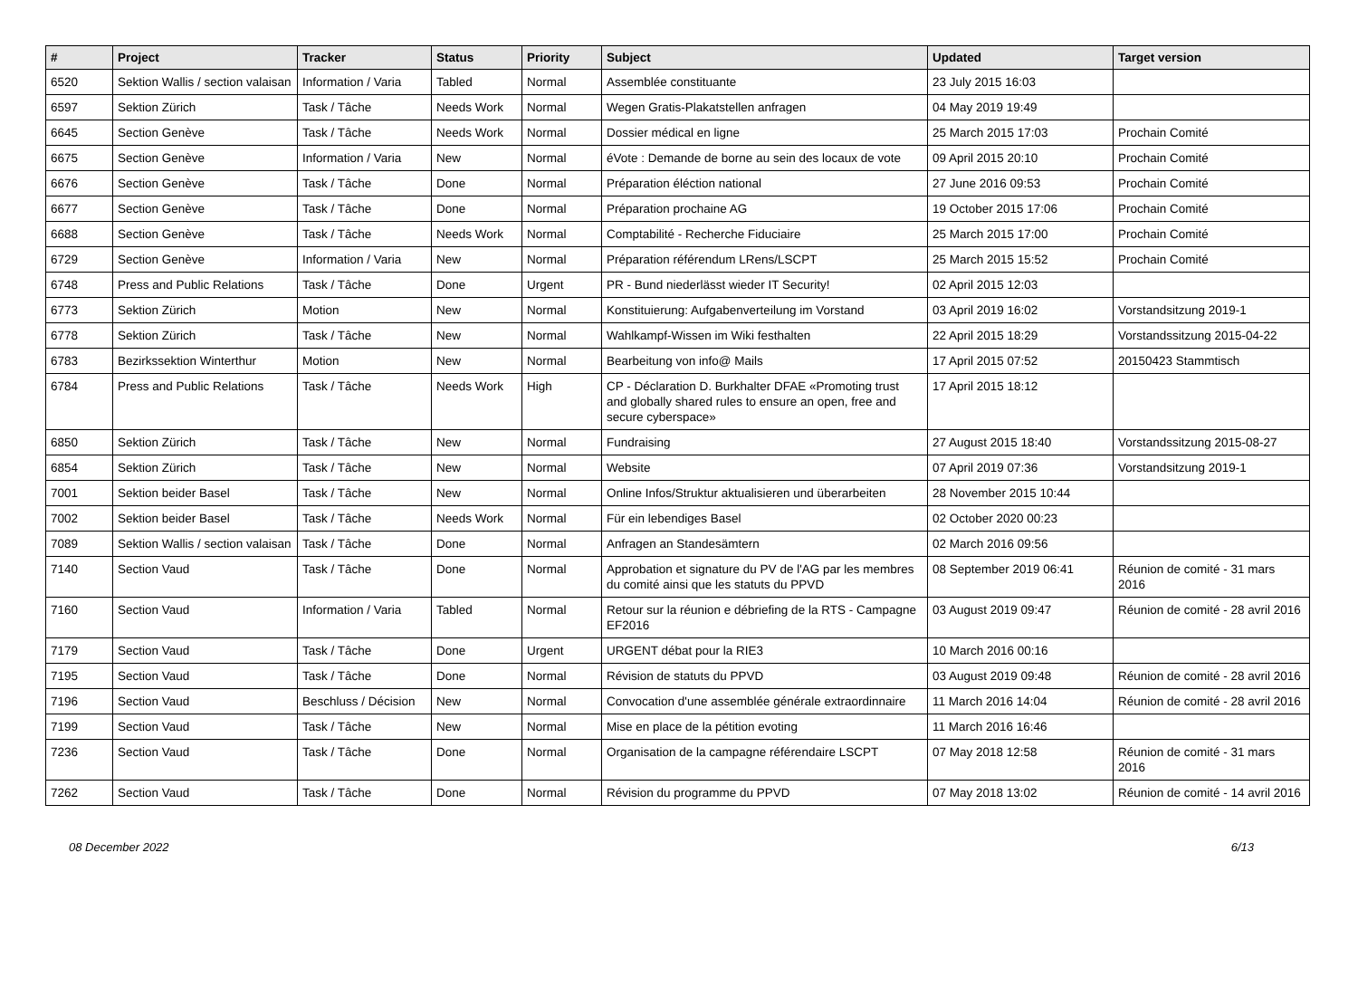| # | Project | Tracker | Status | Priority | Subject | Updated | Target version |
| --- | --- | --- | --- | --- | --- | --- | --- |
| 6520 | Sektion Wallis / section valaisan | Information / Varia | Tabled | Normal | Assemblée constituante | 23 July 2015 16:03 | |
| 6597 | Sektion Zürich | Task / Tâche | Needs Work | Normal | Wegen Gratis-Plakatstellen anfragen | 04 May 2019 19:49 | |
| 6645 | Section Genève | Task / Tâche | Needs Work | Normal | Dossier médical en ligne | 25 March 2015 17:03 | Prochain Comité |
| 6675 | Section Genève | Information / Varia | New | Normal | éVote : Demande de borne au sein des locaux de vote | 09 April 2015 20:10 | Prochain Comité |
| 6676 | Section Genève | Task / Tâche | Done | Normal | Préparation éléction national | 27 June 2016 09:53 | Prochain Comité |
| 6677 | Section Genève | Task / Tâche | Done | Normal | Préparation prochaine AG | 19 October 2015 17:06 | Prochain Comité |
| 6688 | Section Genève | Task / Tâche | Needs Work | Normal | Comptabilité - Recherche Fiduciaire | 25 March 2015 17:00 | Prochain Comité |
| 6729 | Section Genève | Information / Varia | New | Normal | Préparation référendum LRens/LSCPT | 25 March 2015 15:52 | Prochain Comité |
| 6748 | Press and Public Relations | Task / Tâche | Done | Urgent | PR - Bund niederlässt wieder IT Security! | 02 April 2015 12:03 | |
| 6773 | Sektion Zürich | Motion | New | Normal | Konstituierung: Aufgabenverteilung im Vorstand | 03 April 2019 16:02 | Vorstandsitzung 2019-1 |
| 6778 | Sektion Zürich | Task / Tâche | New | Normal | Wahlkampf-Wissen im Wiki festhalten | 22 April 2015 18:29 | Vorstandssitzung 2015-04-22 |
| 6783 | Bezirkssektion Winterthur | Motion | New | Normal | Bearbeitung von info@ Mails | 17 April 2015 07:52 | 20150423 Stammtisch |
| 6784 | Press and Public Relations | Task / Tâche | Needs Work | High | CP - Déclaration D. Burkhalter DFAE «Promoting trust and globally shared rules to ensure an open, free and secure cyberspace» | 17 April 2015 18:12 | |
| 6850 | Sektion Zürich | Task / Tâche | New | Normal | Fundraising | 27 August 2015 18:40 | Vorstandssitzung 2015-08-27 |
| 6854 | Sektion Zürich | Task / Tâche | New | Normal | Website | 07 April 2019 07:36 | Vorstandsitzung 2019-1 |
| 7001 | Sektion beider Basel | Task / Tâche | New | Normal | Online Infos/Struktur aktualisieren und überarbeiten | 28 November 2015 10:44 | |
| 7002 | Sektion beider Basel | Task / Tâche | Needs Work | Normal | Für ein lebendiges Basel | 02 October 2020 00:23 | |
| 7089 | Sektion Wallis / section valaisan | Task / Tâche | Done | Normal | Anfragen an Standesämtern | 02 March 2016 09:56 | |
| 7140 | Section Vaud | Task / Tâche | Done | Normal | Approbation et signature du PV de l'AG par les membres du comité ainsi que les statuts du PPVD | 08 September 2019 06:41 | Réunion de comité - 31 mars 2016 |
| 7160 | Section Vaud | Information / Varia | Tabled | Normal | Retour sur la réunion e débriefing de la RTS - Campagne EF2016 | 03 August 2019 09:47 | Réunion de comité - 28 avril 2016 |
| 7179 | Section Vaud | Task / Tâche | Done | Urgent | URGENT débat pour la RIE3 | 10 March 2016 00:16 | |
| 7195 | Section Vaud | Task / Tâche | Done | Normal | Révision de statuts du PPVD | 03 August 2019 09:48 | Réunion de comité - 28 avril 2016 |
| 7196 | Section Vaud | Beschluss / Décision | New | Normal | Convocation d'une assemblée générale extraordinnaire | 11 March 2016 14:04 | Réunion de comité - 28 avril 2016 |
| 7199 | Section Vaud | Task / Tâche | New | Normal | Mise en place de la pétition evoting | 11 March 2016 16:46 | |
| 7236 | Section Vaud | Task / Tâche | Done | Normal | Organisation de la campagne référendaire LSCPT | 07 May 2018 12:58 | Réunion de comité - 31 mars 2016 |
| 7262 | Section Vaud | Task / Tâche | Done | Normal | Révision du programme du PPVD | 07 May 2018 13:02 | Réunion de comité - 14 avril 2016 |
08 December 2022 6/13